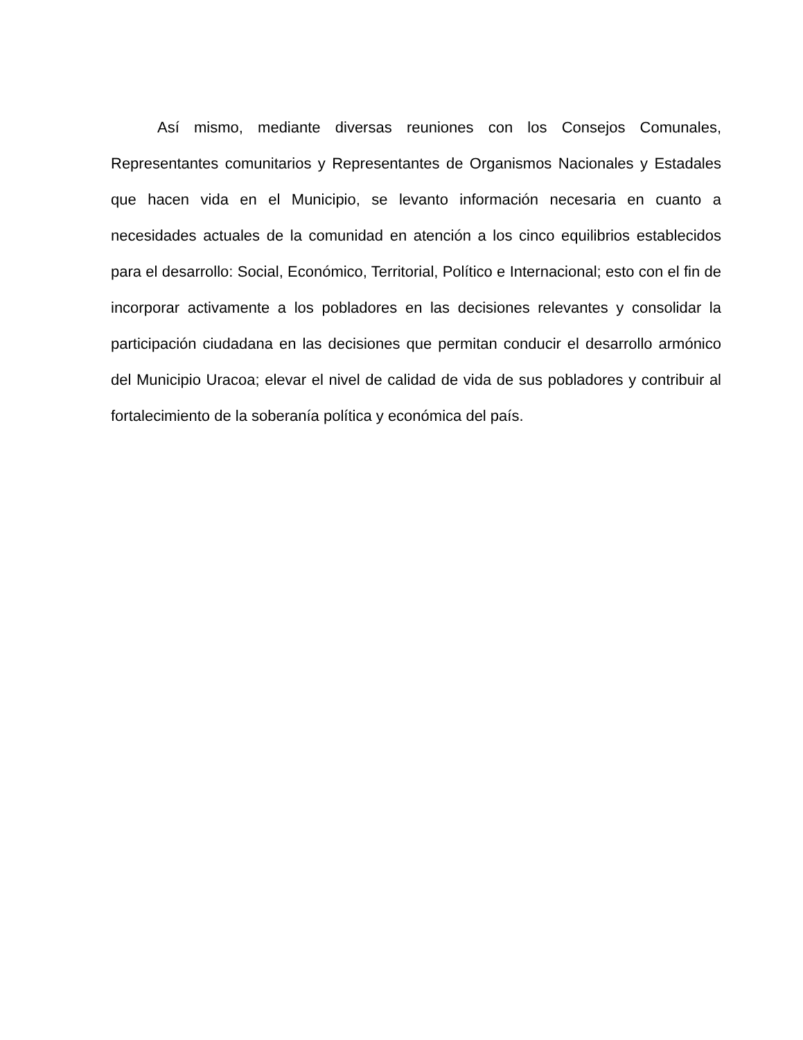Así mismo, mediante diversas reuniones con los Consejos Comunales, Representantes comunitarios y Representantes de Organismos Nacionales y Estadales que hacen vida en el Municipio, se levanto información necesaria en cuanto a necesidades actuales de la comunidad en atención a los cinco equilibrios establecidos para el desarrollo: Social, Económico, Territorial, Político e Internacional; esto con el fin de incorporar activamente a los pobladores en las decisiones relevantes y consolidar la participación ciudadana en las decisiones que permitan conducir el desarrollo armónico del Municipio Uracoa; elevar el nivel de calidad de vida de sus pobladores y contribuir al fortalecimiento de la soberanía política y económica del país.